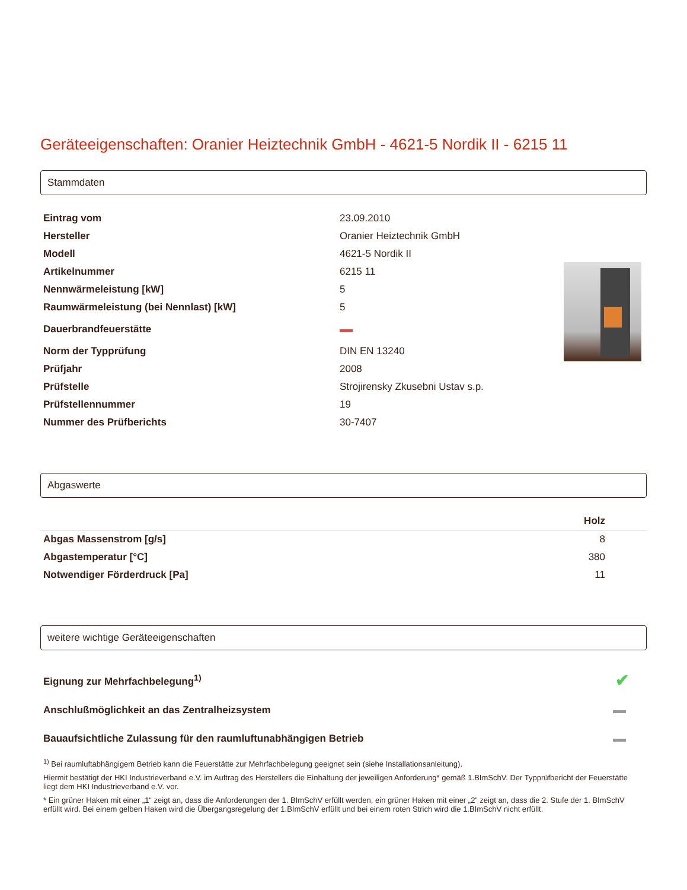Geräteeigenschaften: Oranier Heiztechnik GmbH - 4621-5 Nordik II - 6215 11
Stammdaten
| Eintrag vom | 23.09.2010 | |
| Hersteller | Oranier Heiztechnik GmbH | |
| Modell | 4621-5 Nordik II | |
| Artikelnummer | 6215 11 | |
| Nennwärmeleistung [kW] | 5 | |
| Raumwärmeleistung (bei Nennlast) [kW] | 5 | |
| Dauerbrandfeuerstätte | | |
| Norm der Typprüfung | DIN EN 13240 | |
| Prüfjahr | 2008 | |
| Prüfstelle | Strojirensky Zkusebni Ustav s.p. | |
| Prüfstellennummer | 19 | |
| Nummer des Prüfberichts | 30-7407 | |
Abgaswerte
| | Holz |
| --- | --- |
| Abgas Massenstrom [g/s] | 8 |
| Abgastemperatur [°C] | 380 |
| Notwendiger Förderdruck [Pa] | 11 |
weitere wichtige Geräteeigenschaften
| Eignung zur Mehrfachbelegung<sup>1)</sup> | ✔ |
| Anschlußmöglichkeit an das Zentralheizsystem | |
| Bauaufsichtliche Zulassung für den raumluftunabhängigen Betrieb | |
<sup>1)</sup> Bei raumluftabhängigem Betrieb kann die Feuerstätte zur Mehrfachbelegung geeignet sein (siehe Installationsanleitung).
Hiermit bestätigt der HKI Industrieverband e.V. im Auftrag des Herstellers die Einhaltung der jeweiligen Anforderung* gemäß 1.BImSchV. Der Typprüfbericht der Feuerstätte liegt dem HKI Industrieverband e.V. vor.
* Ein grüner Haken mit einer „1“ zeigt an, dass die Anforderungen der 1. BImSchV erfüllt werden, ein grüner Haken mit einer „2“ zeigt an, dass die 2. Stufe der 1. BImSchV erfüllt wird. Bei einem gelben Haken wird die Übergangsregelung der 1.BImSchV erfüllt und bei einem roten Strich wird die 1.BImSchV nicht erfüllt.